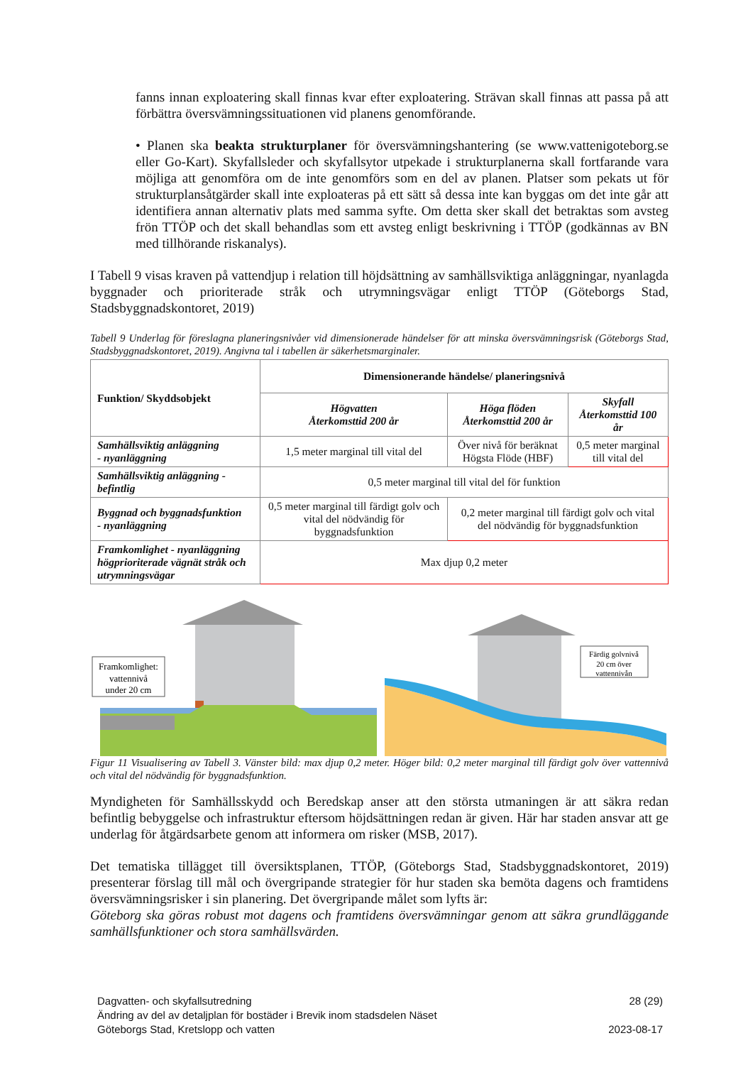fanns innan exploatering skall finnas kvar efter exploatering. Strävan skall finnas att passa på att förbättra översvämningssituationen vid planens genomförande.
• Planen ska beakta strukturplaner för översvämningshantering (se www.vattenigoteborg.se eller Go-Kart). Skyfallsleder och skyfallsytor utpekade i strukturplanerna skall fortfarande vara möjliga att genomföra om de inte genomförs som en del av planen. Platser som pekats ut för strukturplansåtgärder skall inte exploateras på ett sätt så dessa inte kan byggas om det inte går att identifiera annan alternativ plats med samma syfte. Om detta sker skall det betraktas som avsteg frön TTÖP och det skall behandlas som ett avsteg enligt beskrivning i TTÖP (godkännas av BN med tillhörande riskanalys).
I Tabell 9 visas kraven på vattendjup i relation till höjdsättning av samhällsviktiga anläggningar, nyanlagda byggnader och prioriterade stråk och utrymningsvägar enligt TTÖP (Göteborgs Stad, Stadsbyggnadskontoret, 2019)
Tabell 9 Underlag för föreslagna planeringsnivåer vid dimensionerade händelser för att minska översvämningsrisk (Göteborgs Stad, Stadsbyggnadskontoret, 2019). Angivna tal i tabellen är säkerhetsmarginaler.
| Funktion/ Skyddsobjekt | Dimensionerande händelse/ planeringsnivå | | |
| --- | --- | --- | --- |
| | Högvatten Återkomsttid 200 år | Höga flöden Återkomsttid 200 år | Skyfall Återkomsttid 100 år |
| Samhällsviktig anläggning - nyanläggning | 1,5 meter marginal till vital del | Över nivå för beräknat Högsta Flöde (HBF) | 0,5 meter marginal till vital del |
| Samhällsviktig anläggning - befintlig | 0,5 meter marginal till vital del för funktion | | |
| Byggnad och byggnadsfunktion - nyanläggning | 0,5 meter marginal till färdigt golv och vital del nödvändig för byggnadsfunktion | 0,2 meter marginal till färdigt golv och vital del nödvändig för byggnadsfunktion | |
| Framkomlighet - nyanläggning högprioriterade vägnät stråk och utrymningsvägar | Max djup 0,2 meter | | |
Framkomlighet:
vattennivå
under 20 cm
Färdig golvnivå
20 cm över
vattennivån
Figur 11 Visualisering av Tabell 3. Vänster bild: max djup 0,2 meter. Höger bild: 0,2 meter marginal till färdigt golv över vattennivå och vital del nödvändig för byggnadsfunktion.
Myndigheten för Samhällsskydd och Beredskap anser att den största utmaningen är att säkra redan befintlig bebyggelse och infrastruktur eftersom höjdsättningen redan är given. Här har staden ansvar att ge underlag för åtgärdsarbete genom att informera om risker (MSB, 2017).
Det tematiska tillägget till översiktsplanen, TTÖP, (Göteborgs Stad, Stadsbyggnadskontoret, 2019) presenterar förslag till mål och övergripande strategier för hur staden ska bemöta dagens och framtidens översvämningsrisker i sin planering. Det övergripande målet som lyfts är:
Göteborg ska göras robust mot dagens och framtidens översvämningar genom att säkra grundläggande samhällsfunktioner och stora samhällsvärden.
Dagvatten- och skyfallsutredning 28 (29)
Ändring av del av detaljplan för bostäder i Brevik inom stadsdelen Näset
Göteborgs Stad, Kretslopp och vatten 2023-08-17